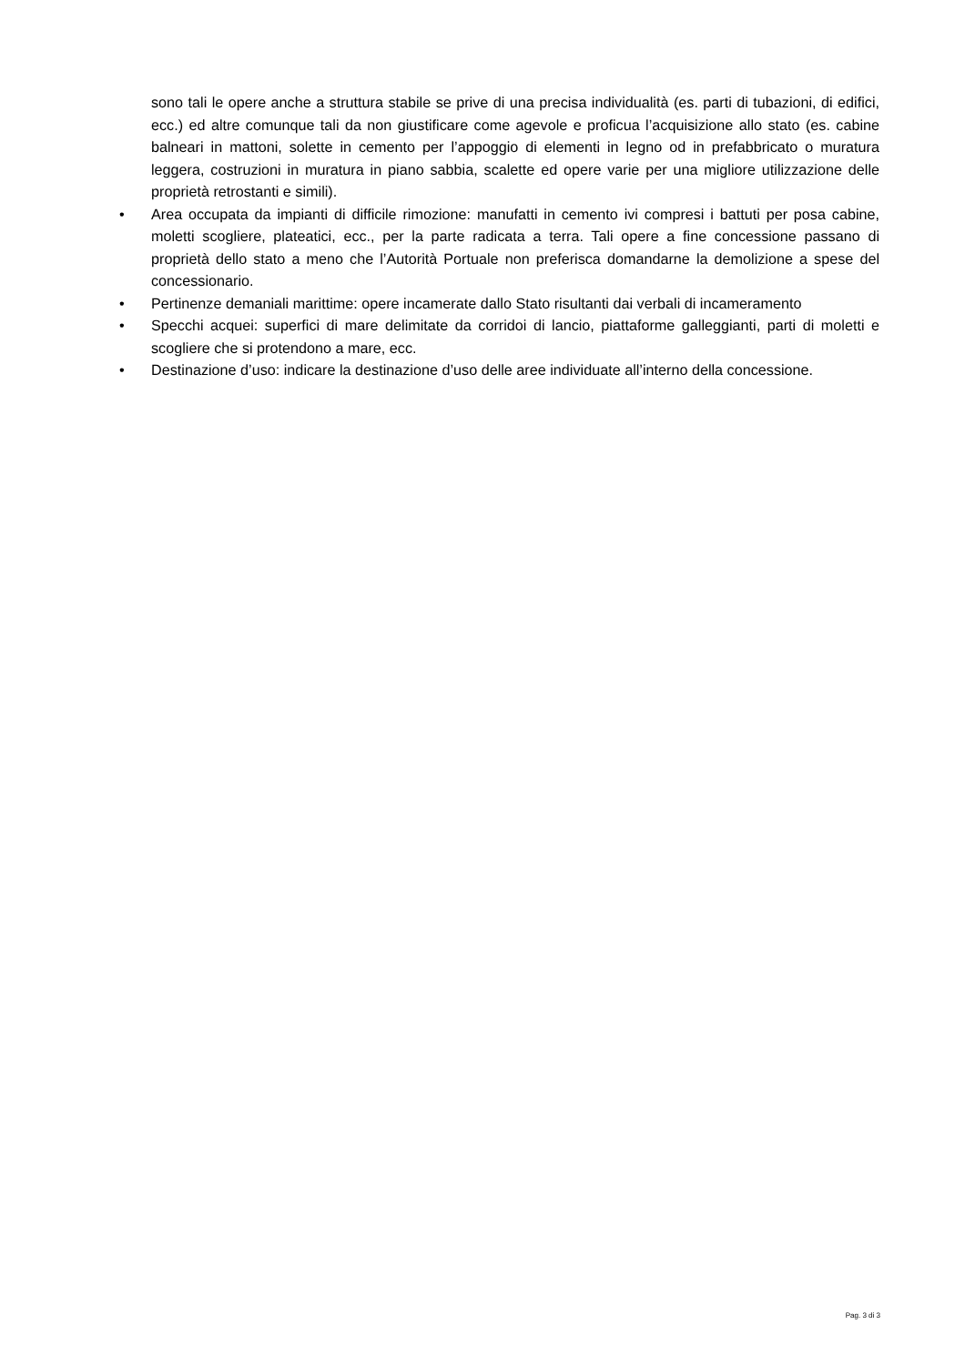sono tali le opere anche a struttura stabile se prive di una precisa individualità (es. parti di tubazioni, di edifici, ecc.) ed altre comunque tali da non giustificare come agevole e proficua l’acquisizione allo stato (es. cabine balneari in mattoni, solette in cemento per l’appoggio di elementi in legno od in prefabbricato o muratura leggera, costruzioni in muratura in piano sabbia, scalette ed opere varie per una migliore utilizzazione delle proprietà retrostanti e simili).
• Area occupata da impianti di difficile rimozione: manufatti in cemento ivi compresi i battuti per posa cabine, moletti scogliere, plateatici, ecc., per la parte radicata a terra. Tali opere a fine concessione passano di proprietà dello stato a meno che l’Autorità Portuale non preferisca domandarne la demolizione a spese del concessionario.
• Pertinenze demaniali marittime: opere incamerate dallo Stato risultanti dai verbali di incameramento
• Specchi acquei: superfici di mare delimitate da corridoi di lancio, piattaforme galleggianti, parti di moletti e scogliere che si protendono a mare, ecc.
• Destinazione d’uso: indicare la destinazione d’uso delle aree individuate all’interno della concessione.
Pag. 3 di 3